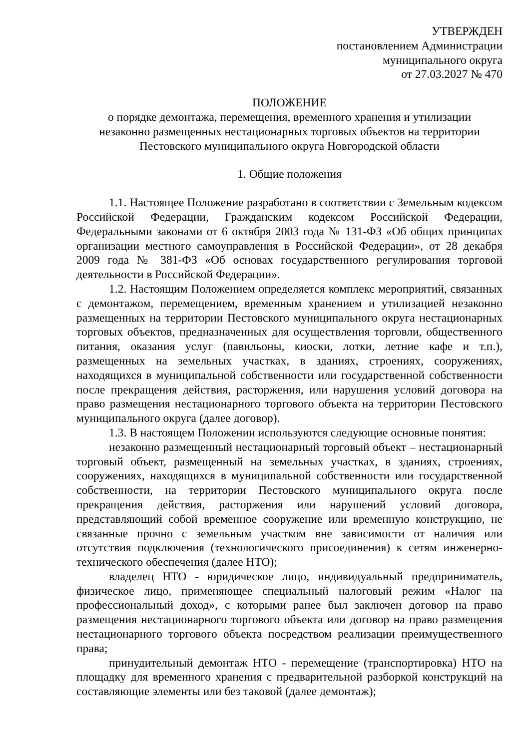УТВЕРЖДЕН
постановлением Администрации
муниципального округа
от 27.03.2027 № 470
ПОЛОЖЕНИЕ
о порядке демонтажа, перемещения, временного хранения и утилизации
незаконно размещенных нестационарных торговых объектов на территории
Пестовского муниципального округа Новгородской области
1. Общие положения
1.1. Настоящее Положение разработано в соответствии с Земельным кодексом Российской Федерации, Гражданским кодексом Российской Федерации, Федеральными законами от 6 октября 2003 года № 131-ФЗ «Об общих принципах организации местного самоуправления в Российской Федерации», от 28 декабря 2009 года № 381-ФЗ «Об основах государственного регулирования торговой деятельности в Российской Федерации».
1.2. Настоящим Положением определяется комплекс мероприятий, связанных с демонтажом, перемещением, временным хранением и утилизацией незаконно размещенных на территории Пестовского муниципального округа нестационарных торговых объектов, предназначенных для осуществления торговли, общественного питания, оказания услуг (павильоны, киоски, лотки, летние кафе и т.п.), размещенных на земельных участках, в зданиях, строениях, сооружениях, находящихся в муниципальной собственности или государственной собственности после прекращения действия, расторжения, или нарушения условий договора на право размещения нестационарного торгового объекта на территории Пестовского муниципального округа (далее договор).
1.3. В настоящем Положении используются следующие основные понятия:
незаконно размещенный нестационарный торговый объект – нестационарный торговый объект, размещенный на земельных участках, в зданиях, строениях, сооружениях, находящихся в муниципальной собственности или государственной собственности, на территории Пестовского муниципального округа после прекращения действия, расторжения или нарушений условий договора, представляющий собой временное сооружение или временную конструкцию, не связанные прочно с земельным участком вне зависимости от наличия или отсутствия подключения (технологического присоединения) к сетям инженерно-технического обеспечения (далее НТО);
владелец НТО - юридическое лицо, индивидуальный предприниматель, физическое лицо, применяющее специальный налоговый режим «Налог на профессиональный доход», с которыми ранее был заключен договор на право размещения нестационарного торгового объекта или договор на право размещения нестационарного торгового объекта посредством реализации преимущественного права;
принудительный демонтаж НТО - перемещение (транспортировка) НТО на площадку для временного хранения с предварительной разборкой конструкций на составляющие элементы или без таковой (далее демонтаж);